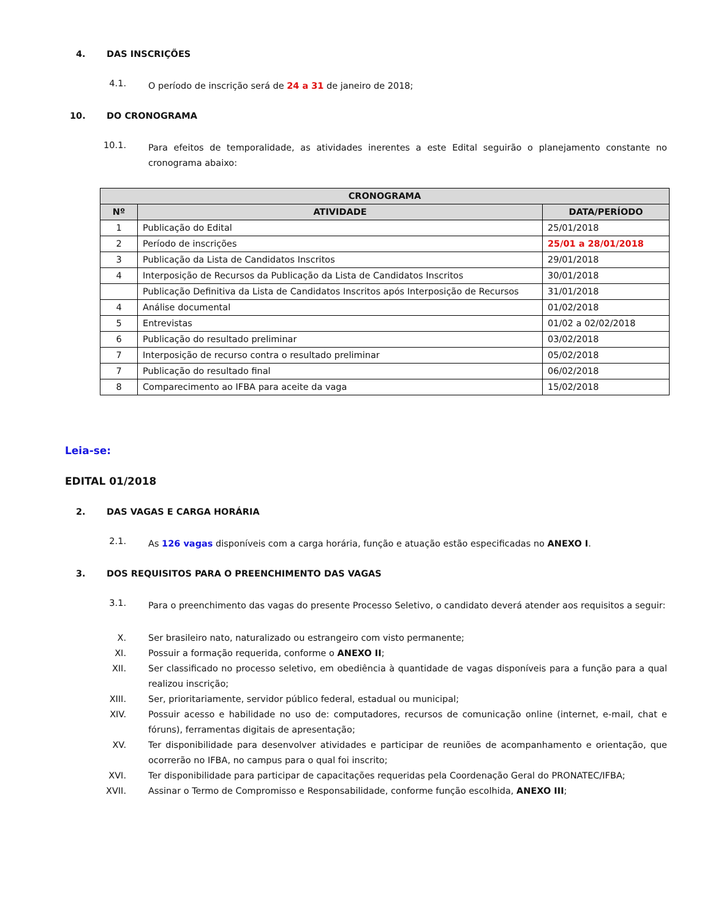4. DAS INSCRIÇÕES
4.1.
O período de inscrição será de 24 a 31 de janeiro de 2018;
10. DO CRONOGRAMA
10.1.
Para efeitos de temporalidade, as atividades inerentes a este Edital seguirão o planejamento constante no cronograma abaixo:
| CRONOGRAMA | | |
| --- | --- | --- |
| Nº | ATIVIDADE | DATA/PERÍODO |
| 1 | Publicação do Edital | 25/01/2018 |
| 2 | Período de inscrições | 25/01 a 28/01/2018 |
| 3 | Publicação da Lista de Candidatos Inscritos | 29/01/2018 |
| 4 | Interposição de Recursos da Publicação da Lista de Candidatos Inscritos | 30/01/2018 |
| | Publicação Definitiva da Lista de Candidatos Inscritos após Interposição de Recursos | 31/01/2018 |
| 4 | Análise documental | 01/02/2018 |
| 5 | Entrevistas | 01/02 a 02/02/2018 |
| 6 | Publicação do resultado preliminar | 03/02/2018 |
| 7 | Interposição de recurso contra o resultado preliminar | 05/02/2018 |
| 7 | Publicação do resultado final | 06/02/2018 |
| 8 | Comparecimento ao IFBA para aceite da vaga | 15/02/2018 |
Leia-se:
EDITAL 01/2018
2. DAS VAGAS E CARGA HORÁRIA
2.1.
As 126 vagas disponíveis com a carga horária, função e atuação estão especificadas no ANEXO I.
3. DOS REQUISITOS PARA O PREENCHIMENTO DAS VAGAS
3.1.
Para o preenchimento das vagas do presente Processo Seletivo, o candidato deverá atender aos requisitos a seguir:
X. Ser brasileiro nato, naturalizado ou estrangeiro com visto permanente;
XI. Possuir a formação requerida, conforme o ANEXO II;
XII. Ser classificado no processo seletivo, em obediência à quantidade de vagas disponíveis para a função para a qual realizou inscrição;
XIII. Ser, prioritariamente, servidor público federal, estadual ou municipal;
XIV. Possuir acesso e habilidade no uso de: computadores, recursos de comunicação online (internet, e-mail, chat e fóruns), ferramentas digitais de apresentação;
XV. Ter disponibilidade para desenvolver atividades e participar de reuniões de acompanhamento e orientação, que ocorrerão no IFBA, no campus para o qual foi inscrito;
XVI. Ter disponibilidade para participar de capacitações requeridas pela Coordenação Geral do PRONATEC/IFBA;
XVII. Assinar o Termo de Compromisso e Responsabilidade, conforme função escolhida, ANEXO III;